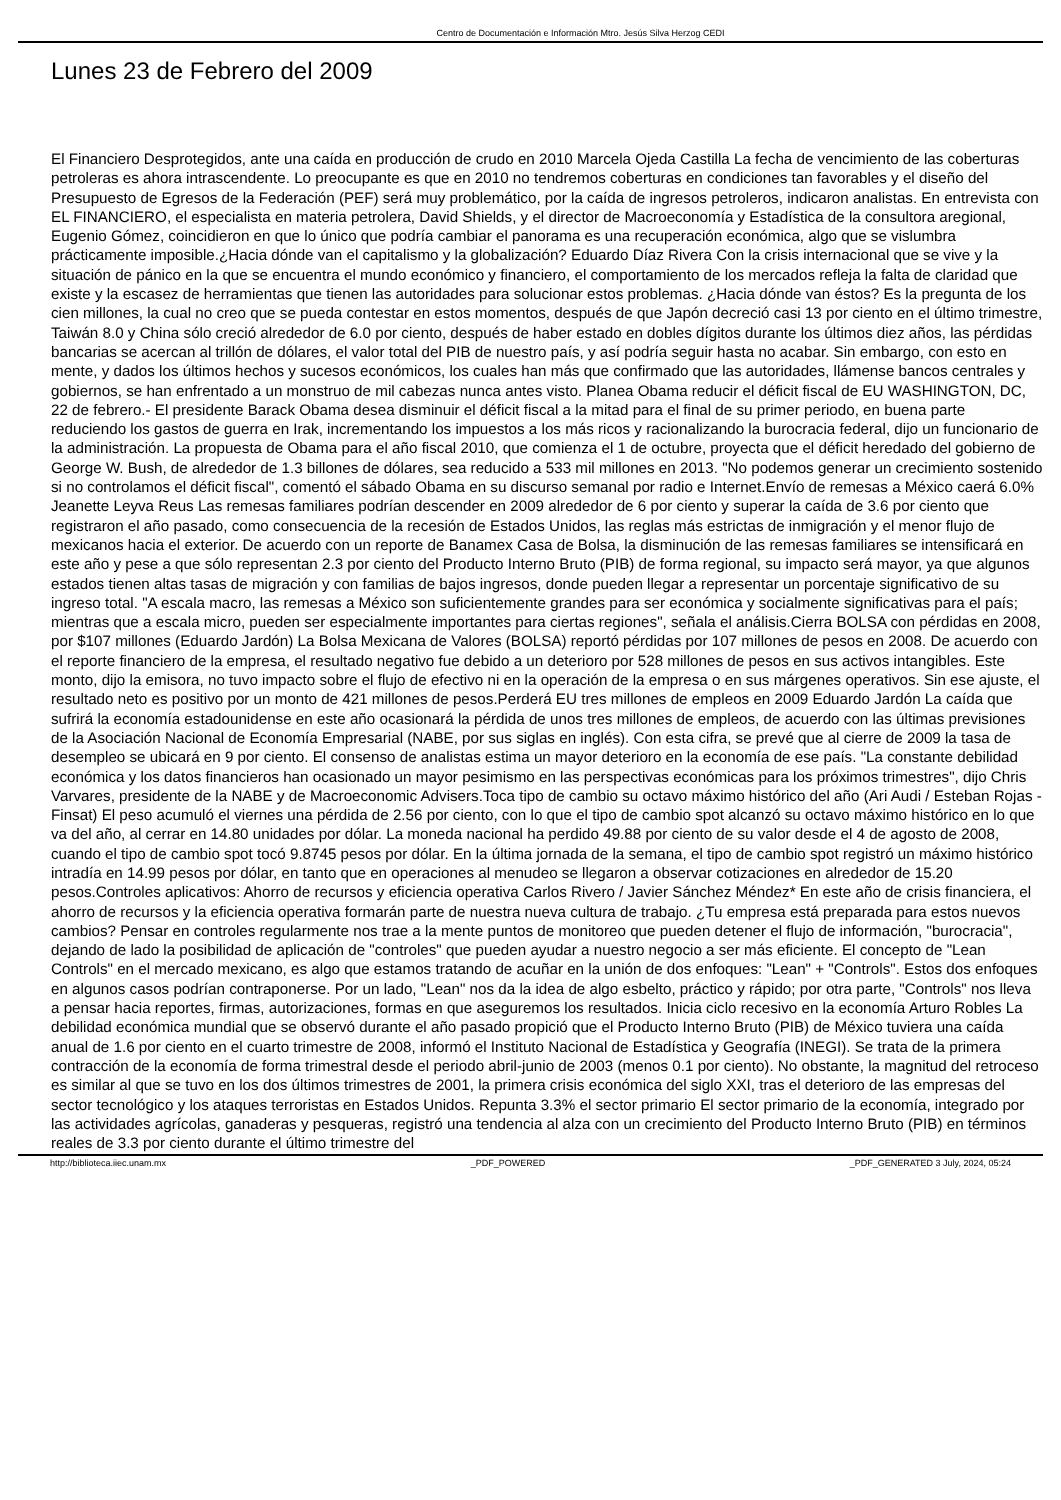Centro de Documentación e Información Mtro. Jesús Silva Herzog CEDI
Lunes 23 de Febrero del 2009
El Financiero Desprotegidos, ante una caída en producción de crudo en 2010 Marcela Ojeda Castilla La fecha de vencimiento de las coberturas petroleras es ahora intrascendente. Lo preocupante es que en 2010 no tendremos coberturas en condiciones tan favorables y el diseño del Presupuesto de Egresos de la Federación (PEF) será muy problemático, por la caída de ingresos petroleros, indicaron analistas. En entrevista con EL FINANCIERO, el especialista en materia petrolera, David Shields, y el director de Macroeconomía y Estadística de la consultora aregional, Eugenio Gómez, coincidieron en que lo único que podría cambiar el panorama es una recuperación económica, algo que se vislumbra prácticamente imposible.¿Hacia dónde van el capitalismo y la globalización? Eduardo Díaz Rivera Con la crisis internacional que se vive y la situación de pánico en la que se encuentra el mundo económico y financiero, el comportamiento de los mercados refleja la falta de claridad que existe y la escasez de herramientas que tienen las autoridades para solucionar estos problemas. ¿Hacia dónde van éstos? Es la pregunta de los cien millones, la cual no creo que se pueda contestar en estos momentos, después de que Japón decreció casi 13 por ciento en el último trimestre, Taiwán 8.0 y China sólo creció alrededor de 6.0 por ciento, después de haber estado en dobles dígitos durante los últimos diez años, las pérdidas bancarias se acercan al trillón de dólares, el valor total del PIB de nuestro país, y así podría seguir hasta no acabar. Sin embargo, con esto en mente, y dados los últimos hechos y sucesos económicos, los cuales han más que confirmado que las autoridades, llámense bancos centrales y gobiernos, se han enfrentado a un monstruo de mil cabezas nunca antes visto. Planea Obama reducir el déficit fiscal de EU WASHINGTON, DC, 22 de febrero.- El presidente Barack Obama desea disminuir el déficit fiscal a la mitad para el final de su primer periodo, en buena parte reduciendo los gastos de guerra en Irak, incrementando los impuestos a los más ricos y racionalizando la burocracia federal, dijo un funcionario de la administración. La propuesta de Obama para el año fiscal 2010, que comienza el 1 de octubre, proyecta que el déficit heredado del gobierno de George W. Bush, de alrededor de 1.3 billones de dólares, sea reducido a 533 mil millones en 2013. "No podemos generar un crecimiento sostenido si no controlamos el déficit fiscal", comentó el sábado Obama en su discurso semanal por radio e Internet.Envío de remesas a México caerá 6.0% Jeanette Leyva Reus Las remesas familiares podrían descender en 2009 alrededor de 6 por ciento y superar la caída de 3.6 por ciento que registraron el año pasado, como consecuencia de la recesión de Estados Unidos, las reglas más estrictas de inmigración y el menor flujo de mexicanos hacia el exterior. De acuerdo con un reporte de Banamex Casa de Bolsa, la disminución de las remesas familiares se intensificará en este año y pese a que sólo representan 2.3 por ciento del Producto Interno Bruto (PIB) de forma regional, su impacto será mayor, ya que algunos estados tienen altas tasas de migración y con familias de bajos ingresos, donde pueden llegar a representar un porcentaje significativo de su ingreso total. "A escala macro, las remesas a México son suficientemente grandes para ser económica y socialmente significativas para el país; mientras que a escala micro, pueden ser especialmente importantes para ciertas regiones", señala el análisis.Cierra BOLSA con pérdidas en 2008, por $107 millones (Eduardo Jardón) La Bolsa Mexicana de Valores (BOLSA) reportó pérdidas por 107 millones de pesos en 2008. De acuerdo con el reporte financiero de la empresa, el resultado negativo fue debido a un deterioro por 528 millones de pesos en sus activos intangibles. Este monto, dijo la emisora, no tuvo impacto sobre el flujo de efectivo ni en la operación de la empresa o en sus márgenes operativos. Sin ese ajuste, el resultado neto es positivo por un monto de 421 millones de pesos.Perderá EU tres millones de empleos en 2009 Eduardo Jardón La caída que sufrirá la economía estadounidense en este año ocasionará la pérdida de unos tres millones de empleos, de acuerdo con las últimas previsiones de la Asociación Nacional de Economía Empresarial (NABE, por sus siglas en inglés). Con esta cifra, se prevé que al cierre de 2009 la tasa de desempleo se ubicará en 9 por ciento. El consenso de analistas estima un mayor deterioro en la economía de ese país. "La constante debilidad económica y los datos financieros han ocasionado un mayor pesimismo en las perspectivas económicas para los próximos trimestres", dijo Chris Varvares, presidente de la NABE y de Macroeconomic Advisers.Toca tipo de cambio su octavo máximo histórico del año (Ari Audi / Esteban Rojas - Finsat) El peso acumuló el viernes una pérdida de 2.56 por ciento, con lo que el tipo de cambio spot alcanzó su octavo máximo histórico en lo que va del año, al cerrar en 14.80 unidades por dólar. La moneda nacional ha perdido 49.88 por ciento de su valor desde el 4 de agosto de 2008, cuando el tipo de cambio spot tocó 9.8745 pesos por dólar. En la última jornada de la semana, el tipo de cambio spot registró un máximo histórico intradía en 14.99 pesos por dólar, en tanto que en operaciones al menudeo se llegaron a observar cotizaciones en alrededor de 15.20 pesos.Controles aplicativos: Ahorro de recursos y eficiencia operativa Carlos Rivero / Javier Sánchez Méndez* En este año de crisis financiera, el ahorro de recursos y la eficiencia operativa formarán parte de nuestra nueva cultura de trabajo. ¿Tu empresa está preparada para estos nuevos cambios? Pensar en controles regularmente nos trae a la mente puntos de monitoreo que pueden detener el flujo de información, "burocracia", dejando de lado la posibilidad de aplicación de "controles" que pueden ayudar a nuestro negocio a ser más eficiente. El concepto de "Lean Controls" en el mercado mexicano, es algo que estamos tratando de acuñar en la unión de dos enfoques: "Lean" + "Controls". Estos dos enfoques en algunos casos podrían contraponerse. Por un lado, "Lean" nos da la idea de algo esbelto, práctico y rápido; por otra parte, "Controls" nos lleva a pensar hacia reportes, firmas, autorizaciones, formas en que aseguremos los resultados. Inicia ciclo recesivo en la economía Arturo Robles La debilidad económica mundial que se observó durante el año pasado propició que el Producto Interno Bruto (PIB) de México tuviera una caída anual de 1.6 por ciento en el cuarto trimestre de 2008, informó el Instituto Nacional de Estadística y Geografía (INEGI). Se trata de la primera contracción de la economía de forma trimestral desde el periodo abril-junio de 2003 (menos 0.1 por ciento). No obstante, la magnitud del retroceso es similar al que se tuvo en los dos últimos trimestres de 2001, la primera crisis económica del siglo XXI, tras el deterioro de las empresas del sector tecnológico y los ataques terroristas en Estados Unidos. Repunta 3.3% el sector primario El sector primario de la economía, integrado por las actividades agrícolas, ganaderas y pesqueras, registró una tendencia al alza con un crecimiento del Producto Interno Bruto (PIB) en términos reales de 3.3 por ciento durante el último trimestre del
http://biblioteca.iiec.unam.mx _PDF_POWERED _PDF_GENERATED 3 July, 2024, 05:24